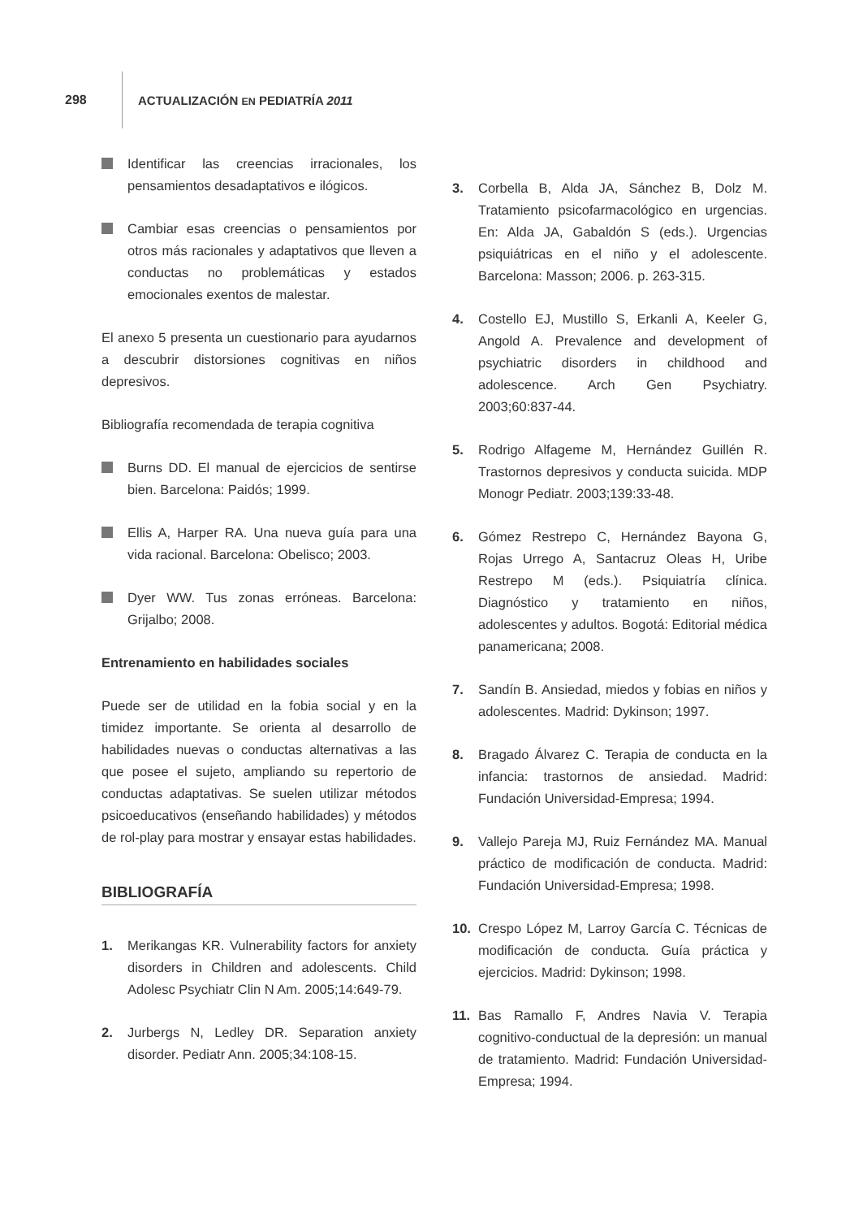298 ACTUALIZACIÓN EN PEDIATRÍA 2011
Identificar las creencias irracionales, los pensamientos desadaptativos e ilógicos.
Cambiar esas creencias o pensamientos por otros más racionales y adaptativos que lleven a conductas no problemáticas y estados emocionales exentos de malestar.
El anexo 5 presenta un cuestionario para ayudarnos a descubrir distorsiones cognitivas en niños depresivos.
Bibliografía recomendada de terapia cognitiva
Burns DD. El manual de ejercicios de sentirse bien. Barcelona: Paidós; 1999.
Ellis A, Harper RA. Una nueva guía para una vida racional. Barcelona: Obelisco; 2003.
Dyer WW. Tus zonas erróneas. Barcelona: Grijalbo; 2008.
Entrenamiento en habilidades sociales
Puede ser de utilidad en la fobia social y en la timidez importante. Se orienta al desarrollo de habilidades nuevas o conductas alternativas a las que posee el sujeto, ampliando su repertorio de conductas adaptativas. Se suelen utilizar métodos psicoeducativos (enseñando habilidades) y métodos de rol-play para mostrar y ensayar estas habilidades.
BIBLIOGRAFÍA
1. Merikangas KR. Vulnerability factors for anxiety disorders in Children and adolescents. Child Adolesc Psychiatr Clin N Am. 2005;14:649-79.
2. Jurbergs N, Ledley DR. Separation anxiety disorder. Pediatr Ann. 2005;34:108-15.
3. Corbella B, Alda JA, Sánchez B, Dolz M. Tratamiento psicofarmacológico en urgencias. En: Alda JA, Gabaldón S (eds.). Urgencias psiquiátricas en el niño y el adolescente. Barcelona: Masson; 2006. p. 263-315.
4. Costello EJ, Mustillo S, Erkanli A, Keeler G, Angold A. Prevalence and development of psychiatric disorders in childhood and adolescence. Arch Gen Psychiatry. 2003;60:837-44.
5. Rodrigo Alfageme M, Hernández Guillén R. Trastornos depresivos y conducta suicida. MDP Monogr Pediatr. 2003;139:33-48.
6. Gómez Restrepo C, Hernández Bayona G, Rojas Urrego A, Santacruz Oleas H, Uribe Restrepo M (eds.). Psiquiatría clínica. Diagnóstico y tratamiento en niños, adolescentes y adultos. Bogotá: Editorial médica panamericana; 2008.
7. Sandín B. Ansiedad, miedos y fobias en niños y adolescentes. Madrid: Dykinson; 1997.
8. Bragado Álvarez C. Terapia de conducta en la infancia: trastornos de ansiedad. Madrid: Fundación Universidad-Empresa; 1994.
9. Vallejo Pareja MJ, Ruiz Fernández MA. Manual práctico de modificación de conducta. Madrid: Fundación Universidad-Empresa; 1998.
10. Crespo López M, Larroy García C. Técnicas de modificación de conducta. Guía práctica y ejercicios. Madrid: Dykinson; 1998.
11. Bas Ramallo F, Andres Navia V. Terapia cognitivo-conductual de la depresión: un manual de tratamiento. Madrid: Fundación Universidad-Empresa; 1994.